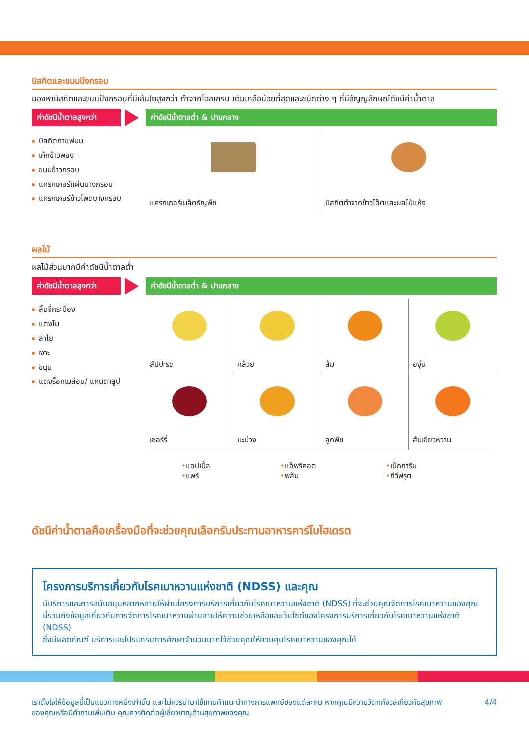บิสกิตและขนมปังกรอบ
มองหาบิสกิตและขนมปังกรอบที่มีเส้นใยสูงกว่า ทำจากโฮลเกรน เติมเกลือน้อยที่สุดและชนิดต่าง ๆ ที่มีสัญญลักษณ์ดัชนีค่าน้ำตาล
ค่าดัชนีน้ำตาลสูงกว่า
ค่าดัชนีน้ำตาลต่ำ & ปานกลาง
บิสกิตกาแฟนม
เค้กข้าวพอง
ขนมข้าวกรอบ
แครกเกอร์แผ่นบางกรอบ
แครกเกอร์ข้าวโพดบางกรอบ
แครกเกอร์เมล็ดธัญพืช
บิสกิตทำจากข้าวโอ๊ตและผลไม้แห้ง
ผลไม้
ผลไม้ส่วนมากมีค่าดัชนีน้ำตาลต่ำ
ค่าดัชนีน้ำตาลสูงกว่า
ค่าดัชนีน้ำตาลต่ำ & ปานกลาง
ลิ้นจี่กระป๋อง
แตงโม
ลำไย
เงาะ
ขนุน
แตงร็อกเมล่อน/ แคนตาลูป
สัปปะรด
กล้วย
ส้ม
องุ่น
เชอร์รี่
มะม่วง
ลูกพีช
ส้มเขียวหวาน
•แอปเปิ้ล
•แพร์
•แอ็พริคอต
•พลัม
•เน็กการีน
•กีวีฟรุต
ดัชนีค่าน้ำตาลคือเครื่องมือที่จะช่วยคุณเลือกรับประทานอาหารคาร์โบไฮเดรต
โครงการบริการเกี่ยวกับโรคเบาหวานแห่งชาติ (NDSS) และคุณ
มีบริการและการสนับสนุนหลากหลายให้ผ่านโครงการบริการเกี่ยวกับโรคเบาหวานแห่งชาติ (NDSS) ที่จะช่วยคุณจัดการโรคเบาหวานของคุณ นี่รวมถึงข้อมูลเกี่ยวกับการจัดการโรคเบาหวานผ่านสายให้ความช่วยเหลือและเว็บไซต์ของโครงการบริการเกี่ยวกับโรคเบาหวานแห่งชาติ (NDSS)
ซึ่งมีผลิตภัณฑ์ บริการและโปรแกรมการศึกษาจำนวนมากไว้ช่วยคุณให้ควบคุมโรคเบาหวานของคุณได้
เราตั้งใจให้ข้อมูลนี้เป็นแนวทางหนึ่งเท่านั้น และไม่ควรนำมาใช้แทนคำแนะนำทางการแพทย์ของแต่ละคน หากคุณมีความวิตกกังวลเกี่ยวกับสุขภาพของคุณหรือมีคำถามเพิ่มเติม คุณควรติดต่อผู้เชี่ยวชาญด้านสุขภาพของคุณ
4/4